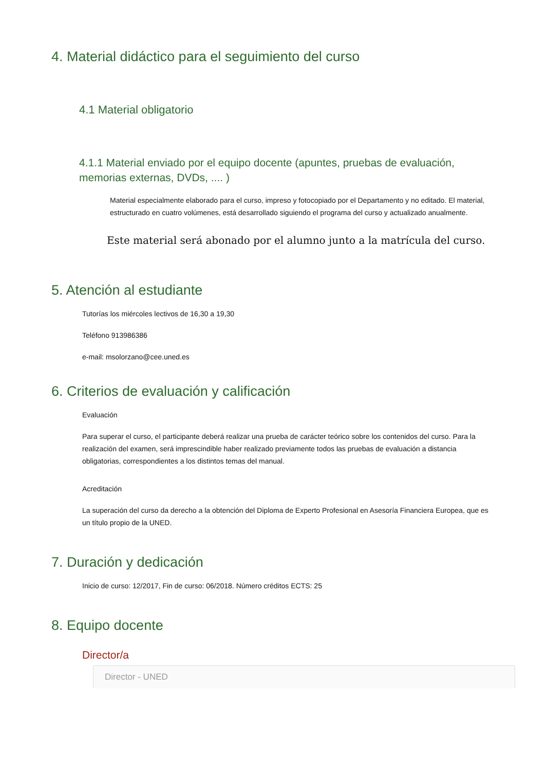4. Material didáctico para el seguimiento del curso
4.1 Material obligatorio
4.1.1 Material enviado por el equipo docente (apuntes, pruebas de evaluación, memorias externas, DVDs, .... )
Material especialmente elaborado para el curso, impreso y fotocopiado por el Departamento y no editado. El material, estructurado en cuatro volúmenes, está desarrollado siguiendo el programa del curso y actualizado anualmente.
Este material será abonado por el alumno junto a la matrícula del curso.
5. Atención al estudiante
Tutorías los miércoles lectivos de 16,30 a 19,30
Teléfono 913986386
e-mail: msolorzano@cee.uned.es
6. Criterios de evaluación y calificación
Evaluación
Para superar el curso, el participante deberá realizar una prueba de carácter teórico sobre los contenidos del curso. Para la realización del examen, será imprescindible haber realizado previamente todos las pruebas de evaluación a distancia obligatorias, correspondientes a los distintos temas del manual.
Acreditación
La superación del curso da derecho a la obtención del Diploma de Experto Profesional en Asesoría Financiera Europea, que es un título propio de la UNED.
7. Duración y dedicación
Inicio de curso: 12/2017, Fin de curso: 06/2018. Número créditos ECTS: 25
8. Equipo docente
Director/a
Director - UNED